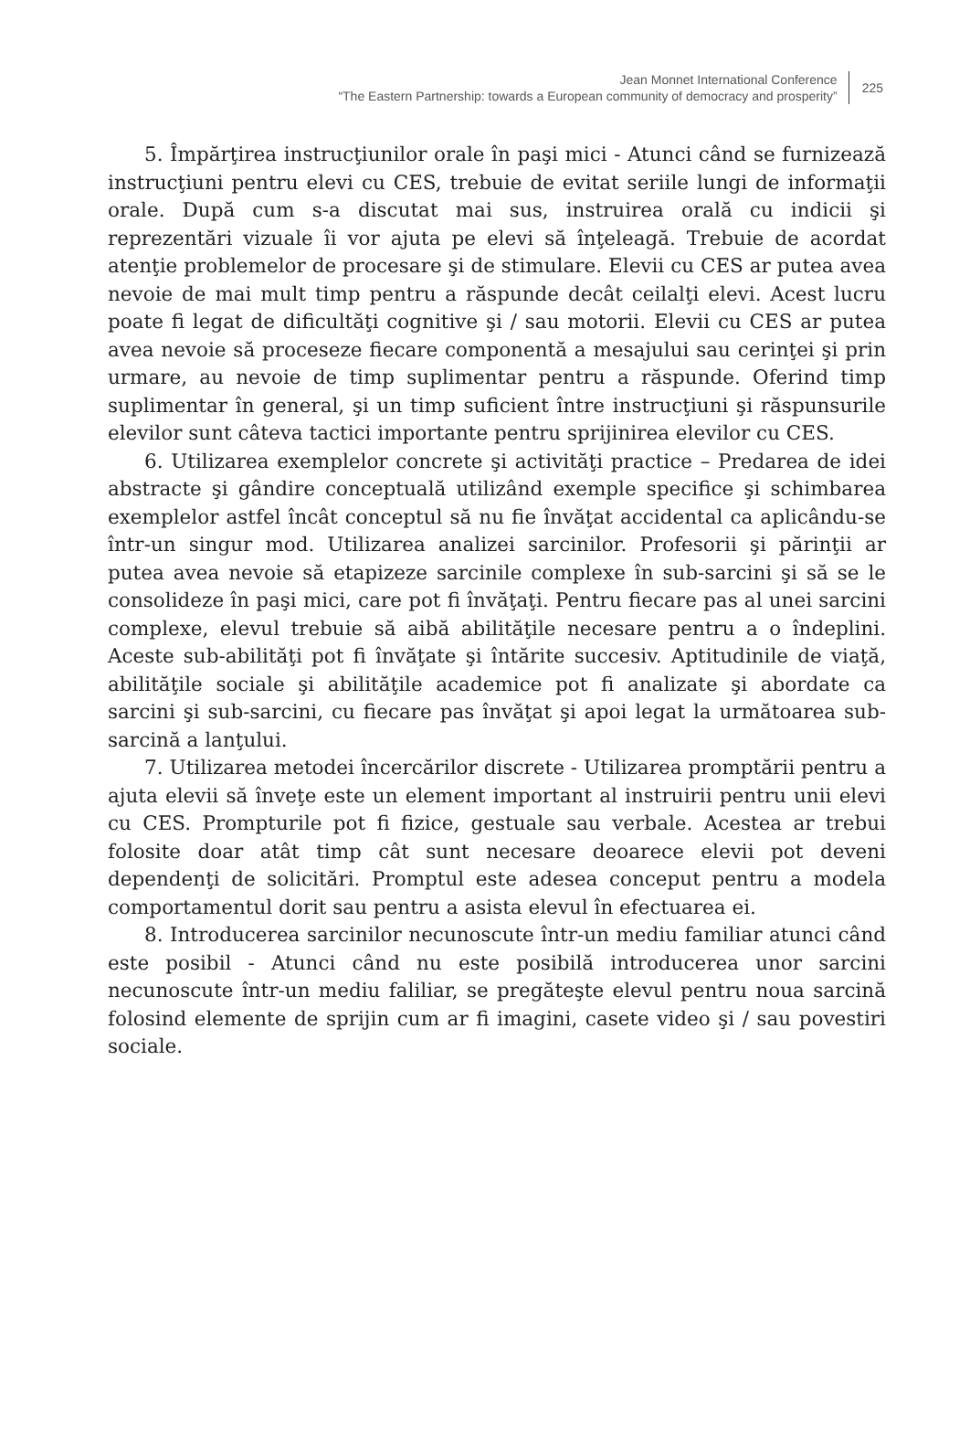Jean Monnet International Conference
“The Eastern Partnership: towards a European community of democracy and prosperity”
225
5. Împărţirea instrucţiunilor orale în paşi mici - Atunci când se furnizează instrucţiuni pentru elevi cu CES, trebuie de evitat seriile lungi de informaţii orale. După cum s-a discutat mai sus, instruirea orală cu indicii şi reprezentări vizuale îi vor ajuta pe elevi să înţeleagă. Trebuie de acordat atenţie problemelor de procesare şi de stimulare. Elevii cu CES ar putea avea nevoie de mai mult timp pentru a răspunde decât ceilalţi elevi. Acest lucru poate fi legat de dificultăţi cognitive şi / sau motorii. Elevii cu CES ar putea avea nevoie să proceseze fiecare componentă a mesajului sau cerinţei şi prin urmare, au nevoie de timp suplimentar pentru a răspunde. Oferind timp suplimentar în general, şi un timp suficient între instrucţiuni şi răspunsurile elevilor sunt câteva tactici importante pentru sprijinirea elevilor cu CES.
6. Utilizarea exemplelor concrete şi activităţi practice – Predarea de idei abstracte şi gândire conceptuală utilizând exemple specifice şi schimbarea exemplelor astfel încât conceptul să nu fie învăţat accidental ca aplicându-se într-un singur mod. Utilizarea analizei sarcinilor. Profesorii şi părinţii ar putea avea nevoie să etapizeze sarcinile complexe în sub-sarcini şi să se le consolideze în paşi mici, care pot fi învăţaţi. Pentru fiecare pas al unei sarcini complexe, elevul trebuie să aibă abilităţile necesare pentru a o îndeplini. Aceste sub-abilităţi pot fi învăţate şi întărite succesiv. Aptitudinile de viaţă, abilităţile sociale şi abilităţile academice pot fi analizate şi abordate ca sarcini şi sub-sarcini, cu fiecare pas învăţat şi apoi legat la următoarea sub-sarcină a lanţului.
7. Utilizarea metodei încercărilor discrete - Utilizarea promptării pentru a ajuta elevii să înveţe este un element important al instruirii pentru unii elevi cu CES. Prompturile pot fi fizice, gestuale sau verbale. Acestea ar trebui folosite doar atât timp cât sunt necesare deoarece elevii pot deveni dependenţi de solicitări. Promptul este adesea conceput pentru a modela comportamentul dorit sau pentru a asista elevul în efectuarea ei.
8. Introducerea sarcinilor necunoscute într-un mediu familiar atunci când este posibil - Atunci când nu este posibilă introducerea unor sarcini necunoscute într-un mediu faliliar, se pregăteşte elevul pentru noua sarcină folosind elemente de sprijin cum ar fi imagini, casete video şi / sau povestiri sociale.